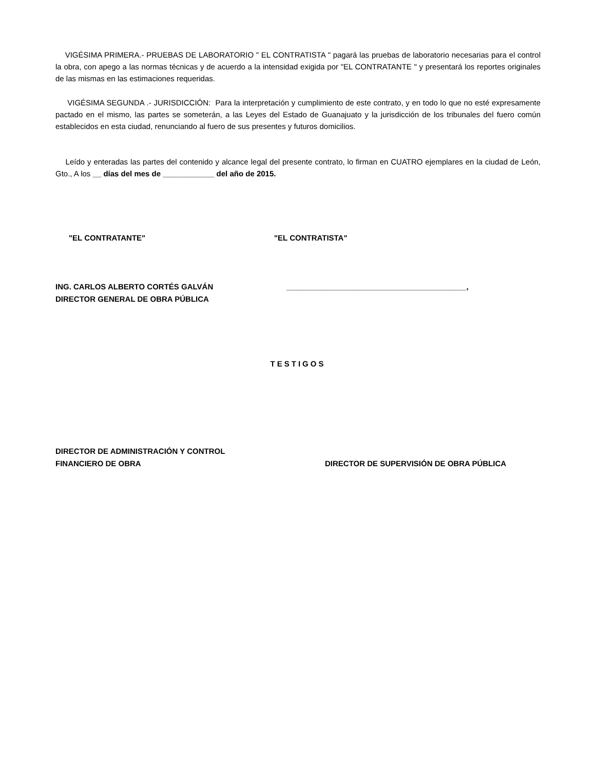VIGÉSIMA PRIMERA.- PRUEBAS DE LABORATORIO " EL CONTRATISTA " pagará las pruebas de laboratorio necesarias para el control la obra, con apego a las normas técnicas y de acuerdo a la intensidad exigida por "EL CONTRATANTE " y presentará los reportes originales de las mismas en las estimaciones requeridas.
VIGÉSIMA SEGUNDA .- JURISDICCIÓN: Para la interpretación y cumplimiento de este contrato, y en todo lo que no esté expresamente pactado en el mismo, las partes se someterán, a las Leyes del Estado de Guanajuato y la jurisdicción de los tribunales del fuero común establecidos en esta ciudad, renunciando al fuero de sus presentes y futuros domicilios.
Leído y enteradas las partes del contenido y alcance legal del presente contrato, lo firman en CUATRO ejemplares en la ciudad de León, Gto., A los __ días del mes de ____________ del año de 2015.
"EL CONTRATANTE" "EL CONTRATISTA"
ING. CARLOS ALBERTO CORTÉS GALVÁN
DIRECTOR GENERAL DE OBRA PÚBLICA
__________________________________________,
TESTIGOS
DIRECTOR DE ADMINISTRACIÓN Y CONTROL
FINANCIERO DE OBRA
DIRECTOR DE SUPERVISIÓN DE OBRA PÚBLICA